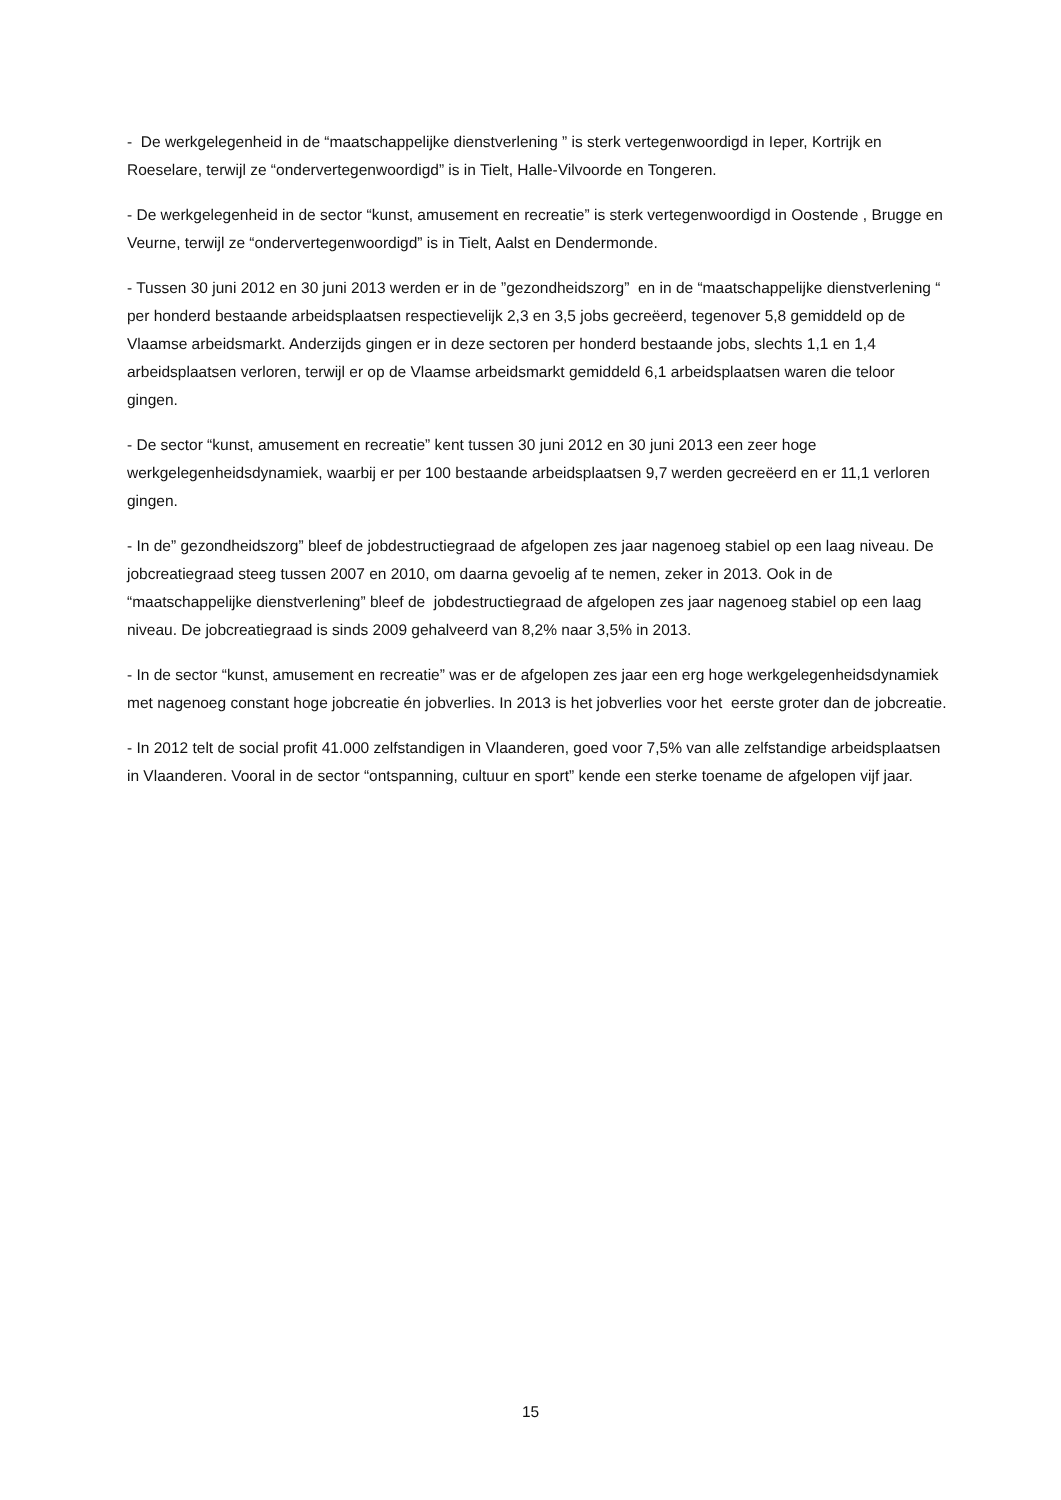- De werkgelegenheid in de “maatschappelijke dienstverlening ” is sterk vertegenwoordigd in Ieper, Kortrijk en Roeselare, terwijl ze “ondervertegenwoordigd” is in Tielt, Halle-Vilvoorde en Tongeren.
- De werkgelegenheid in de sector “kunst, amusement en recreatie” is sterk vertegenwoordigd in Oostende , Brugge en Veurne, terwijl ze “ondervertegenwoordigd” is in Tielt, Aalst en Dendermonde.
- Tussen 30 juni 2012 en 30 juni 2013 werden er in de ”gezondheidszorg” en in de “maatschappelijke dienstverlening “ per honderd bestaande arbeidsplaatsen respectievelijk 2,3 en 3,5 jobs gecreëerd, tegenover 5,8 gemiddeld op de Vlaamse arbeidsmarkt. Anderzijds gingen er in deze sectoren per honderd bestaande jobs, slechts 1,1 en 1,4 arbeidsplaatsen verloren, terwijl er op de Vlaamse arbeidsmarkt gemiddeld 6,1 arbeidsplaatsen waren die teloor gingen.
- De sector “kunst, amusement en recreatie” kent tussen 30 juni 2012 en 30 juni 2013 een zeer hoge werkgelegenheidsdynamiek, waarbij er per 100 bestaande arbeidsplaatsen 9,7 werden gecreëerd en er 11,1 verloren gingen.
- In de” gezondheidszorg” bleef de jobdestructiegraad de afgelopen zes jaar nagenoeg stabiel op een laag niveau. De jobcreatiegraad steeg tussen 2007 en 2010, om daarna gevoelig af te nemen, zeker in 2013. Ook in de “maatschappelijke dienstverlening” bleef de jobdestructiegraad de afgelopen zes jaar nagenoeg stabiel op een laag niveau. De jobcreatiegraad is sinds 2009 gehalveerd van 8,2% naar 3,5% in 2013.
- In de sector “kunst, amusement en recreatie” was er de afgelopen zes jaar een erg hoge werkgelegenheidsdynamiek met nagenoeg constant hoge jobcreatie én jobverlies. In 2013 is het jobverlies voor het eerste groter dan de jobcreatie.
- In 2012 telt de social profit 41.000 zelfstandigen in Vlaanderen, goed voor 7,5% van alle zelfstandige arbeidsplaatsen in Vlaanderen. Vooral in de sector “ontspanning, cultuur en sport” kende een sterke toename de afgelopen vijf jaar.
15